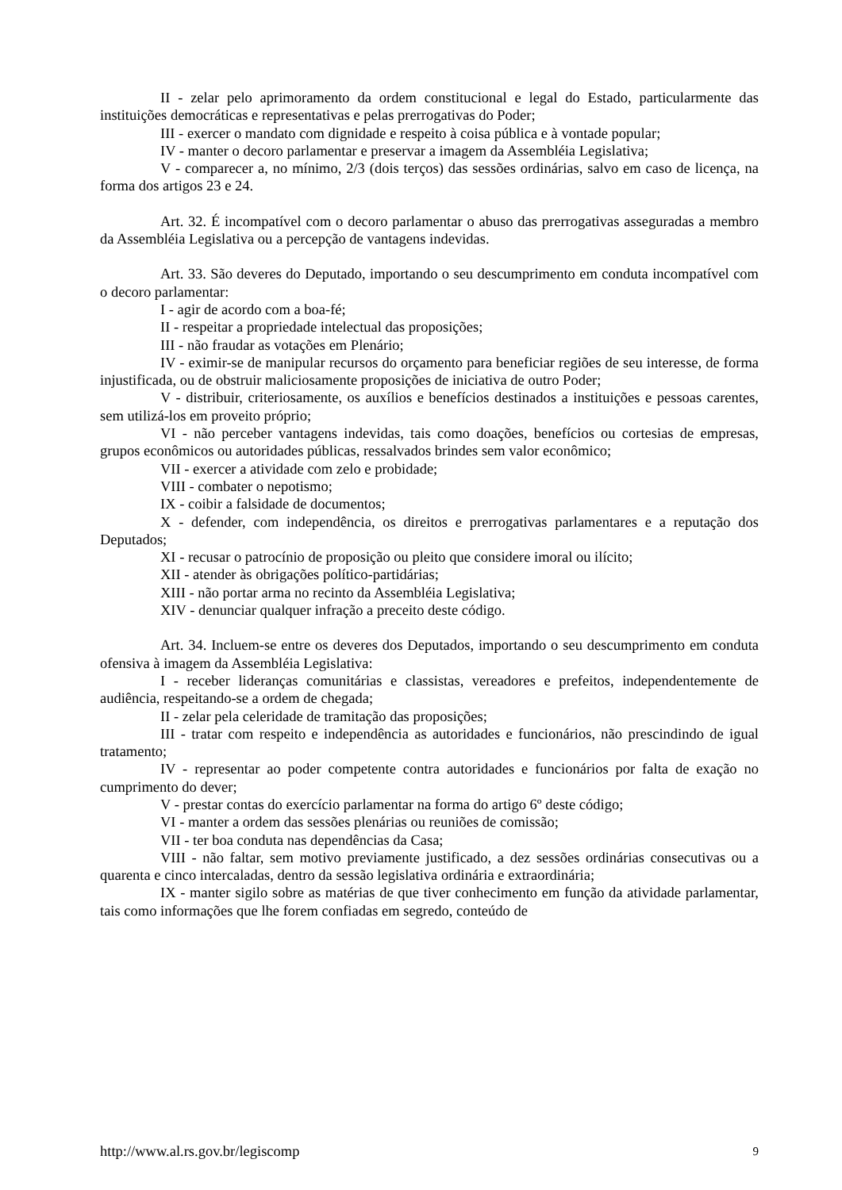II - zelar pelo aprimoramento da ordem constitucional e legal do Estado, particularmente das instituições democráticas e representativas e pelas prerrogativas do Poder;
III - exercer o mandato com dignidade e respeito à coisa pública e à vontade popular;
IV - manter o decoro parlamentar e preservar a imagem da Assembléia Legislativa;
V - comparecer a, no mínimo, 2/3 (dois terços) das sessões ordinárias, salvo em caso de licença, na forma dos artigos 23 e 24.
Art. 32. É incompatível com o decoro parlamentar o abuso das prerrogativas asseguradas a membro da Assembléia Legislativa ou a percepção de vantagens indevidas.
Art. 33. São deveres do Deputado, importando o seu descumprimento em conduta incompatível com o decoro parlamentar:
I - agir de acordo com a boa-fé;
II - respeitar a propriedade intelectual das proposições;
III - não fraudar as votações em Plenário;
IV - eximir-se de manipular recursos do orçamento para beneficiar regiões de seu interesse, de forma injustificada, ou de obstruir maliciosamente proposições de iniciativa de outro Poder;
V - distribuir, criteriosamente, os auxílios e benefícios destinados a instituições e pessoas carentes, sem utilizá-los em proveito próprio;
VI - não perceber vantagens indevidas, tais como doações, benefícios ou cortesias de empresas, grupos econômicos ou autoridades públicas, ressalvados brindes sem valor econômico;
VII - exercer a atividade com zelo e probidade;
VIII - combater o nepotismo;
IX - coibir a falsidade de documentos;
X - defender, com independência, os direitos e prerrogativas parlamentares e a reputação dos Deputados;
XI - recusar o patrocínio de proposição ou pleito que considere imoral ou ilícito;
XII - atender às obrigações político-partidárias;
XIII - não portar arma no recinto da Assembléia Legislativa;
XIV - denunciar qualquer infração a preceito deste código.
Art. 34. Incluem-se entre os deveres dos Deputados, importando o seu descumprimento em conduta ofensiva à imagem da Assembléia Legislativa:
I - receber lideranças comunitárias e classistas, vereadores e prefeitos, independentemente de audiência, respeitando-se a ordem de chegada;
II - zelar pela celeridade de tramitação das proposições;
III - tratar com respeito e independência as autoridades e funcionários, não prescindindo de igual tratamento;
IV - representar ao poder competente contra autoridades e funcionários por falta de exação no cumprimento do dever;
V - prestar contas do exercício parlamentar na forma do artigo 6º deste código;
VI - manter a ordem das sessões plenárias ou reuniões de comissão;
VII - ter boa conduta nas dependências da Casa;
VIII - não faltar, sem motivo previamente justificado, a dez sessões ordinárias consecutivas ou a quarenta e cinco intercaladas, dentro da sessão legislativa ordinária e extraordinária;
IX - manter sigilo sobre as matérias de que tiver conhecimento em função da atividade parlamentar, tais como informações que lhe forem confiadas em segredo, conteúdo de
http://www.al.rs.gov.br/legiscomp 9